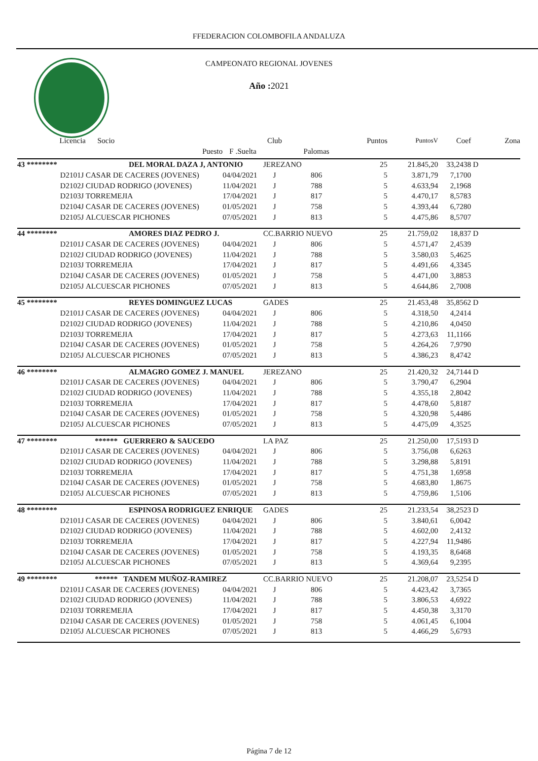FFEDERACION COLOMBOFILA ANDALUZA
CAMPEONATO REGIONAL JOVENES
Año : 2021
| Licencia | Socio | | | Club | | Puntos | PuntosV | Coef | Zona |
| --- | --- | --- | --- | --- | --- | --- | --- | --- | --- |
| | | Puesto | F .Suelta | | Palomas | | | | |
| 43 ******** | DEL MORAL DAZA J, ANTONIO | | | JEREZANO | | 25 | 21.845,20 | 33,2438 | D |
| D2101J | CASAR DE CACERES (JOVENES) | | 04/04/2021 | J | 806 | 5 | 3.871,79 | 7,1700 | |
| D2102J | CIUDAD RODRIGO (JOVENES) | | 11/04/2021 | J | 788 | 5 | 4.633,94 | 2,1968 | |
| D2103J | TORREMEJIA | | 17/04/2021 | J | 817 | 5 | 4.470,17 | 8,5783 | |
| D2104J | CASAR DE CACERES (JOVENES) | | 01/05/2021 | J | 758 | 5 | 4.393,44 | 6,7280 | |
| D2105J | ALCUESCAR PICHONES | | 07/05/2021 | J | 813 | 5 | 4.475,86 | 8,5707 | |
| 44 ******** | AMORES DIAZ PEDRO J. | | | CC.BARRIO NUEVO | | 25 | 21.759,02 | 18,837 | D |
| D2101J | CASAR DE CACERES (JOVENES) | | 04/04/2021 | J | 806 | 5 | 4.571,47 | 2,4539 | |
| D2102J | CIUDAD RODRIGO (JOVENES) | | 11/04/2021 | J | 788 | 5 | 3.580,03 | 5,4625 | |
| D2103J | TORREMEJIA | | 17/04/2021 | J | 817 | 5 | 4.491,66 | 4,3345 | |
| D2104J | CASAR DE CACERES (JOVENES) | | 01/05/2021 | J | 758 | 5 | 4.471,00 | 3,8853 | |
| D2105J | ALCUESCAR PICHONES | | 07/05/2021 | J | 813 | 5 | 4.644,86 | 2,7008 | |
| 45 ******** | REYES DOMINGUEZ LUCAS | | | GADES | | 25 | 21.453,48 | 35,8562 | D |
| D2101J | CASAR DE CACERES (JOVENES) | | 04/04/2021 | J | 806 | 5 | 4.318,50 | 4,2414 | |
| D2102J | CIUDAD RODRIGO (JOVENES) | | 11/04/2021 | J | 788 | 5 | 4.210,86 | 4,0450 | |
| D2103J | TORREMEJIA | | 17/04/2021 | J | 817 | 5 | 4.273,63 | 11,1166 | |
| D2104J | CASAR DE CACERES (JOVENES) | | 01/05/2021 | J | 758 | 5 | 4.264,26 | 7,9790 | |
| D2105J | ALCUESCAR PICHONES | | 07/05/2021 | J | 813 | 5 | 4.386,23 | 8,4742 | |
| 46 ******** | ALMAGRO GOMEZ J. MANUEL | | | JEREZANO | | 25 | 21.420,32 | 24,7144 | D |
| D2101J | CASAR DE CACERES (JOVENES) | | 04/04/2021 | J | 806 | 5 | 3.790,47 | 6,2904 | |
| D2102J | CIUDAD RODRIGO (JOVENES) | | 11/04/2021 | J | 788 | 5 | 4.355,18 | 2,8042 | |
| D2103J | TORREMEJIA | | 17/04/2021 | J | 817 | 5 | 4.478,60 | 5,8187 | |
| D2104J | CASAR DE CACERES (JOVENES) | | 01/05/2021 | J | 758 | 5 | 4.320,98 | 5,4486 | |
| D2105J | ALCUESCAR PICHONES | | 07/05/2021 | J | 813 | 5 | 4.475,09 | 4,3525 | |
| 47 ******** | ****** GUERRERO & SAUCEDO | | | LA PAZ | | 25 | 21.250,00 | 17,5193 | D |
| D2101J | CASAR DE CACERES (JOVENES) | | 04/04/2021 | J | 806 | 5 | 3.756,08 | 6,6263 | |
| D2102J | CIUDAD RODRIGO (JOVENES) | | 11/04/2021 | J | 788 | 5 | 3.298,88 | 5,8191 | |
| D2103J | TORREMEJIA | | 17/04/2021 | J | 817 | 5 | 4.751,38 | 1,6958 | |
| D2104J | CASAR DE CACERES (JOVENES) | | 01/05/2021 | J | 758 | 5 | 4.683,80 | 1,8675 | |
| D2105J | ALCUESCAR PICHONES | | 07/05/2021 | J | 813 | 5 | 4.759,86 | 1,5106 | |
| 48 ******** | ESPINOSA RODRIGUEZ ENRIQUE | | | GADES | | 25 | 21.233,54 | 38,2523 | D |
| D2101J | CASAR DE CACERES (JOVENES) | | 04/04/2021 | J | 806 | 5 | 3.840,61 | 6,0042 | |
| D2102J | CIUDAD RODRIGO (JOVENES) | | 11/04/2021 | J | 788 | 5 | 4.602,00 | 2,4132 | |
| D2103J | TORREMEJIA | | 17/04/2021 | J | 817 | 5 | 4.227,94 | 11,9486 | |
| D2104J | CASAR DE CACERES (JOVENES) | | 01/05/2021 | J | 758 | 5 | 4.193,35 | 8,6468 | |
| D2105J | ALCUESCAR PICHONES | | 07/05/2021 | J | 813 | 5 | 4.369,64 | 9,2395 | |
| 49 ******** | ****** TANDEM MUÑOZ-RAMIREZ | | | CC.BARRIO NUEVO | | 25 | 21.208,07 | 23,5254 | D |
| D2101J | CASAR DE CACERES (JOVENES) | | 04/04/2021 | J | 806 | 5 | 4.423,42 | 3,7365 | |
| D2102J | CIUDAD RODRIGO (JOVENES) | | 11/04/2021 | J | 788 | 5 | 3.806,53 | 4,6922 | |
| D2103J | TORREMEJIA | | 17/04/2021 | J | 817 | 5 | 4.450,38 | 3,3170 | |
| D2104J | CASAR DE CACERES (JOVENES) | | 01/05/2021 | J | 758 | 5 | 4.061,45 | 6,1004 | |
| D2105J | ALCUESCAR PICHONES | | 07/05/2021 | J | 813 | 5 | 4.466,29 | 5,6793 | |
Página 7 de 12